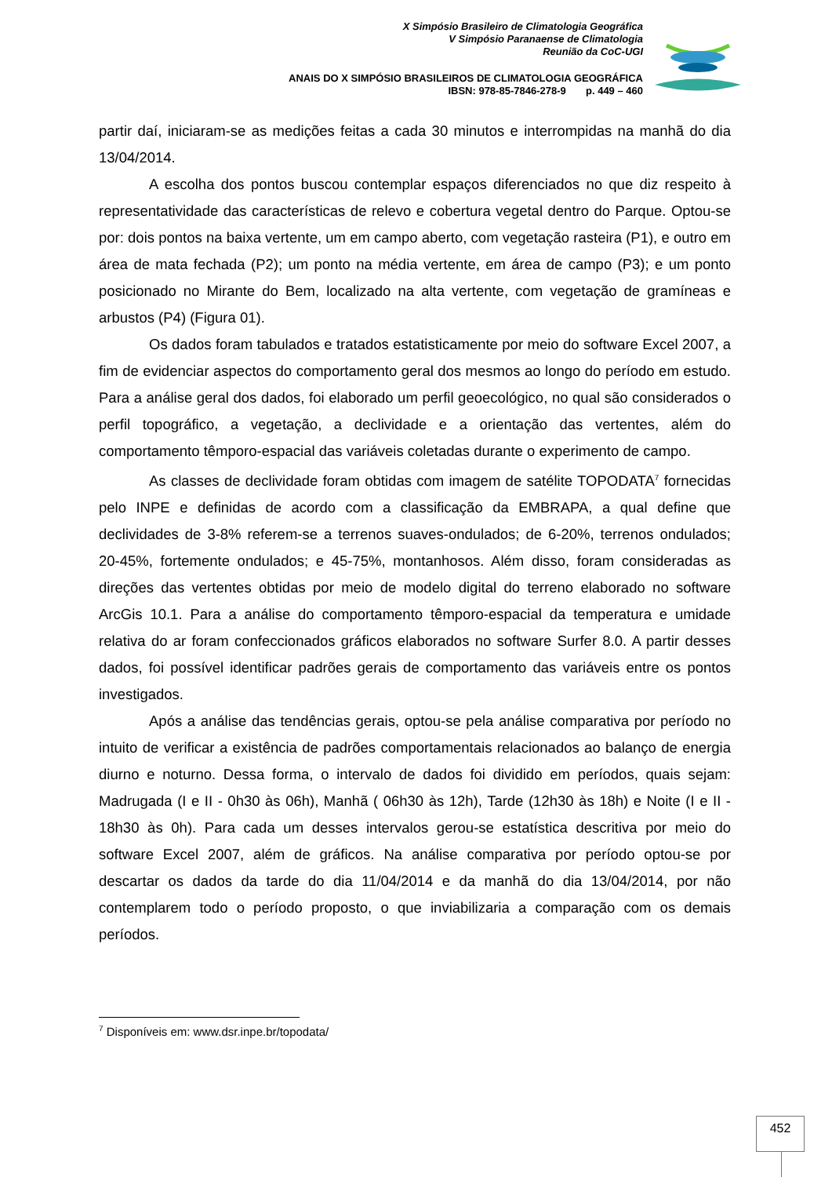X Simpósio Brasileiro de Climatologia Geográfica
V Simpósio Paranaense de Climatologia
Reunião da CoC-UGI
ANAIS DO X SIMPÓSIO BRASILEIROS DE CLIMATOLOGIA GEOGRÁFICA
IBSN: 978-85-7846-278-9 p. 449 – 460
partir daí, iniciaram-se as medições feitas a cada 30 minutos e interrompidas na manhã do dia 13/04/2014.
A escolha dos pontos buscou contemplar espaços diferenciados no que diz respeito à representatividade das características de relevo e cobertura vegetal dentro do Parque. Optou-se por: dois pontos na baixa vertente, um em campo aberto, com vegetação rasteira (P1), e outro em área de mata fechada (P2); um ponto na média vertente, em área de campo (P3); e um ponto posicionado no Mirante do Bem, localizado na alta vertente, com vegetação de gramíneas e arbustos (P4) (Figura 01).
Os dados foram tabulados e tratados estatisticamente por meio do software Excel 2007, a fim de evidenciar aspectos do comportamento geral dos mesmos ao longo do período em estudo. Para a análise geral dos dados, foi elaborado um perfil geoecológico, no qual são considerados o perfil topográfico, a vegetação, a declividade e a orientação das vertentes, além do comportamento têmporo-espacial das variáveis coletadas durante o experimento de campo.
As classes de declividade foram obtidas com imagem de satélite TOPODATA<sup>7</sup> fornecidas pelo INPE e definidas de acordo com a classificação da EMBRAPA, a qual define que declividades de 3-8% referem-se a terrenos suaves-ondulados; de 6-20%, terrenos ondulados; 20-45%, fortemente ondulados; e 45-75%, montanhosos. Além disso, foram consideradas as direções das vertentes obtidas por meio de modelo digital do terreno elaborado no software ArcGis 10.1. Para a análise do comportamento têmporo-espacial da temperatura e umidade relativa do ar foram confeccionados gráficos elaborados no software Surfer 8.0. A partir desses dados, foi possível identificar padrões gerais de comportamento das variáveis entre os pontos investigados.
Após a análise das tendências gerais, optou-se pela análise comparativa por período no intuito de verificar a existência de padrões comportamentais relacionados ao balanço de energia diurno e noturno. Dessa forma, o intervalo de dados foi dividido em períodos, quais sejam: Madrugada (I e II - 0h30 às 06h), Manhã ( 06h30 às 12h), Tarde (12h30 às 18h) e Noite (I e II - 18h30 às 0h). Para cada um desses intervalos gerou-se estatística descritiva por meio do software Excel 2007, além de gráficos. Na análise comparativa por período optou-se por descartar os dados da tarde do dia 11/04/2014 e da manhã do dia 13/04/2014, por não contemplarem todo o período proposto, o que inviabilizaria a comparação com os demais períodos.
<sup>7</sup> Disponíveis em: www.dsr.inpe.br/topodata/
452